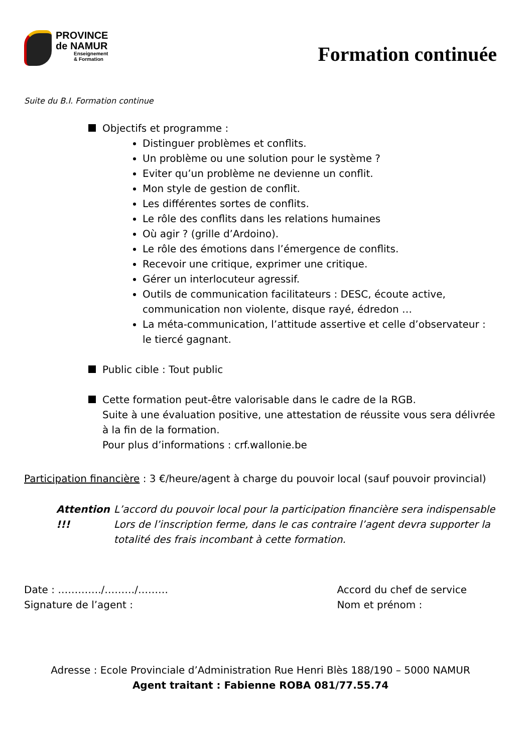PROVINCE
de NAMUR
Enseignement
& Formation
Formation continuée
Suite du B.I. Formation continue
Objectifs et programme :
Distinguer problèmes et conflits.
Un problème ou une solution pour le système ?
Eviter qu’un problème ne devienne un conflit.
Mon style de gestion de conflit.
Les différentes sortes de conflits.
Le rôle des conflits dans les relations humaines
Où agir ? (grille d’Ardoino).
Le rôle des émotions dans l’émergence de conflits.
Recevoir une critique, exprimer une critique.
Gérer un interlocuteur agressif.
Outils de communication facilitateurs : DESC, écoute active, communication non violente, disque rayé, édredon …
La méta-communication, l’attitude assertive et celle d’observateur : le tiercé gagnant.
Public cible : Tout public
Cette formation peut-être valorisable dans le cadre de la RGB.
Suite à une évaluation positive, une attestation de réussite vous sera délivrée à la fin de la formation.
Pour plus d’informations : crf.wallonie.be
Participation financière : 3 €/heure/agent à charge du pouvoir local (sauf pouvoir provincial)
Attention !!! L’accord du pouvoir local pour la participation financière sera indispensable Lors de l’inscription ferme, dans le cas contraire l’agent devra supporter la totalité des frais incombant à cette formation.
Date : …………./………/………
Signature de l’agent :
Accord du chef de service
Nom et prénom :
Adresse : Ecole Provinciale d’Administration Rue Henri Blès 188/190 – 5000 NAMUR
Agent traitant : Fabienne ROBA 081/77.55.74